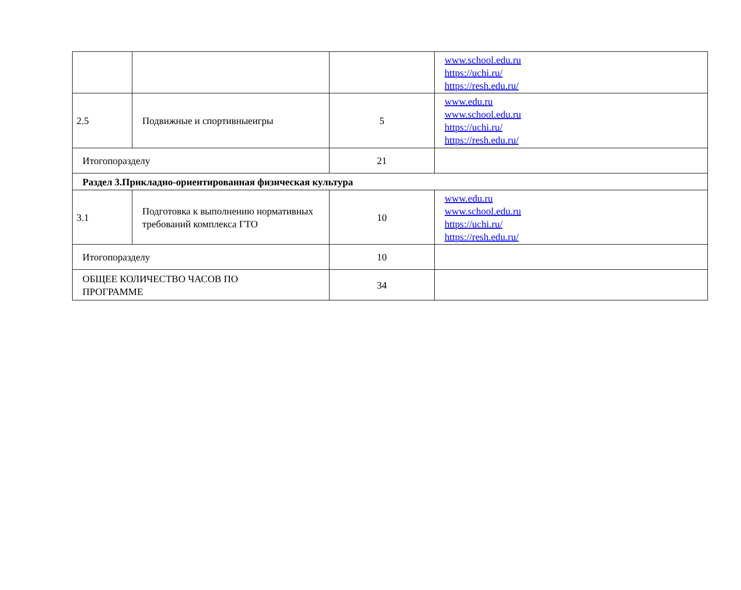| | | | www.school.edu.ru https://uchi.ru/ https://resh.edu.ru/ |
| 2.5 | Подвижные и спортивныеигры | 5 | www.edu.ru www.school.edu.ru https://uchi.ru/ https://resh.edu.ru/ |
| Итогопоразделу | | 21 | |
| Раздел 3.Прикладно-ориентированная физическая культура | | | |
| 3.1 | Подготовка к выполнению нормативных требований комплекса ГТО | 10 | www.edu.ru www.school.edu.ru https://uchi.ru/ https://resh.edu.ru/ |
| Итогопоразделу | | 10 | |
| ОБЩЕЕ КОЛИЧЕСТВО ЧАСОВ ПО ПРОГРАММЕ | | 34 | |